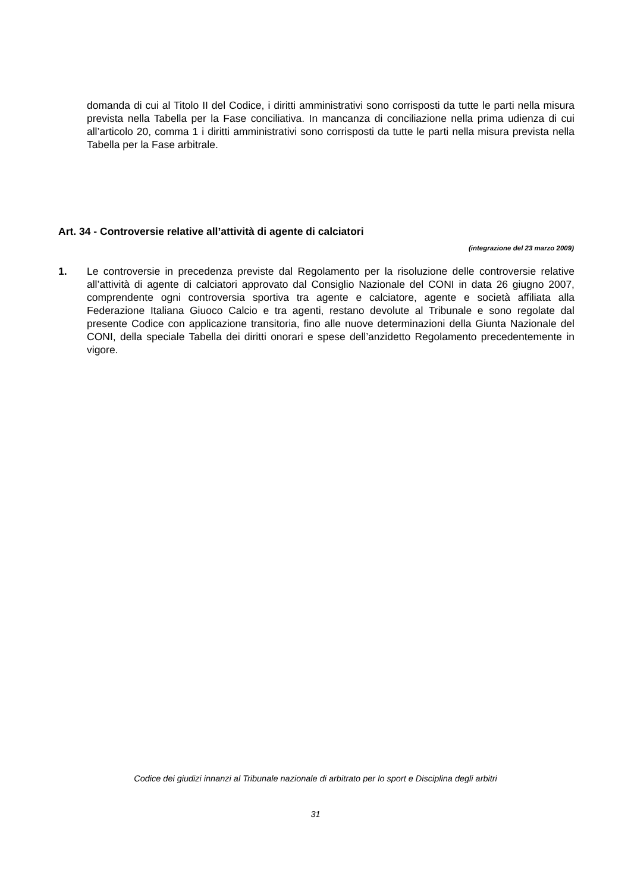domanda di cui al Titolo II del Codice, i diritti amministrativi sono corrisposti da tutte le parti nella misura prevista nella Tabella per la Fase conciliativa. In mancanza di conciliazione nella prima udienza di cui all’articolo 20, comma 1 i diritti amministrativi sono corrisposti da tutte le parti nella misura prevista nella Tabella per la Fase arbitrale.
Art. 34 - Controversie relative all’attività di agente di calciatori
(integrazione del 23 marzo 2009)
1. Le controversie in precedenza previste dal Regolamento per la risoluzione delle controversie relative all’attività di agente di calciatori approvato dal Consiglio Nazionale del CONI in data 26 giugno 2007, comprendente ogni controversia sportiva tra agente e calciatore, agente e società affiliata alla Federazione Italiana Giuoco Calcio e tra agenti, restano devolute al Tribunale e sono regolate dal presente Codice con applicazione transitoria, fino alle nuove determinazioni della Giunta Nazionale del CONI, della speciale Tabella dei diritti onorari e spese dell’anzidetto Regolamento precedentemente in vigore.
Codice dei giudizi innanzi al Tribunale nazionale di arbitrato per lo sport e Disciplina degli arbitri
31